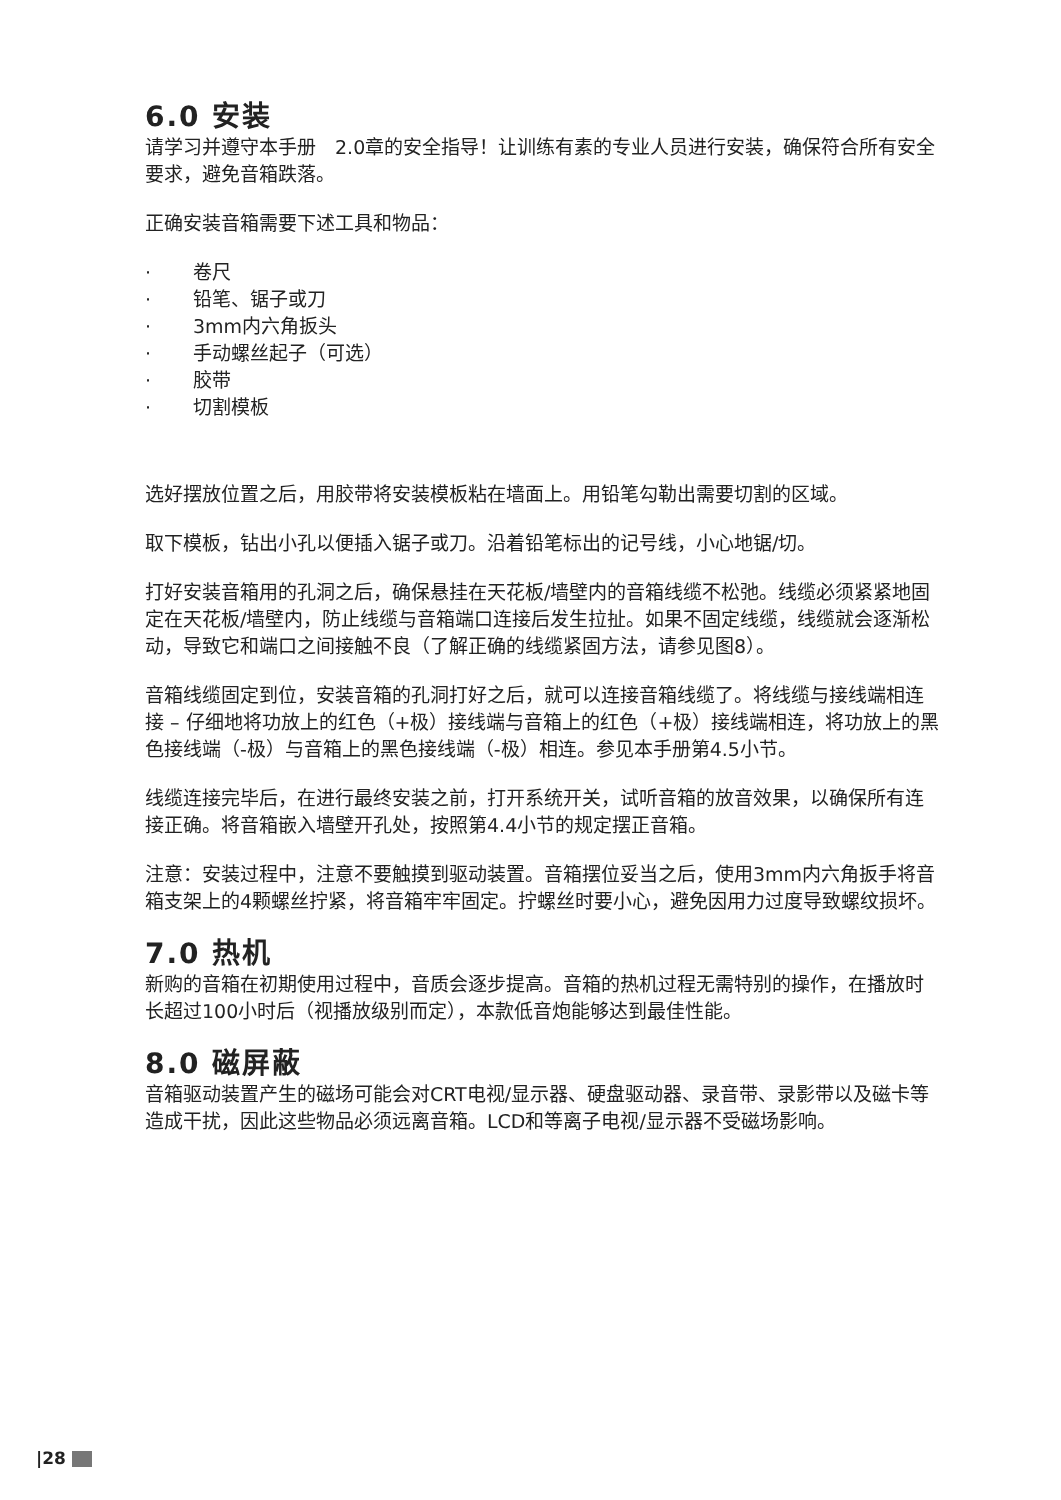6.0 安装
请学习并遵守本手册　2.0章的安全指导！让训练有素的专业人员进行安装，确保符合所有安全要求，避免音箱跌落。
正确安装音箱需要下述工具和物品：
· 卷尺
· 铅笔、锯子或刀
· 3mm内六角扳头
· 手动螺丝起子（可选）
· 胶带
· 切割模板
选好摆放位置之后，用胶带将安装模板粘在墙面上。用铅笔勾勒出需要切割的区域。
取下模板，钻出小孔以便插入锯子或刀。沿着铅笔标出的记号线，小心地锯/切。
打好安装音箱用的孔洞之后，确保悬挂在天花板/墙壁内的音箱线缆不松弛。线缆必须紧紧地固定在天花板/墙壁内，防止线缆与音箱端口连接后发生拉扯。如果不固定线缆，线缆就会逐渐松动，导致它和端口之间接触不良（了解正确的线缆紧固方法，请参见图8）。
音箱线缆固定到位，安装音箱的孔洞打好之后，就可以连接音箱线缆了。将线缆与接线端相连接 – 仔细地将功放上的红色（+极）接线端与音箱上的红色（+极）接线端相连，将功放上的黑色接线端（-极）与音箱上的黑色接线端（-极）相连。参见本手册第4.5小节。
线缆连接完毕后，在进行最终安装之前，打开系统开关，试听音箱的放音效果，以确保所有连接正确。将音箱嵌入墙壁开孔处，按照第4.4小节的规定摆正音箱。
注意：安装过程中，注意不要触摸到驱动装置。音箱摆位妥当之后，使用3mm内六角扳手将音箱支架上的4颗螺丝拧紧，将音箱牢牢固定。拧螺丝时要小心，避免因用力过度导致螺纹损坏。
7.0 热机
新购的音箱在初期使用过程中，音质会逐步提高。音箱的热机过程无需特别的操作，在播放时长超过100小时后（视播放级别而定），本款低音炮能够达到最佳性能。
8.0 磁屏蔽
音箱驱动装置产生的磁场可能会对CRT电视/显示器、硬盘驱动器、录音带、录影带以及磁卡等造成干扰，因此这些物品必须远离音箱。LCD和等离子电视/显示器不受磁场影响。
|28